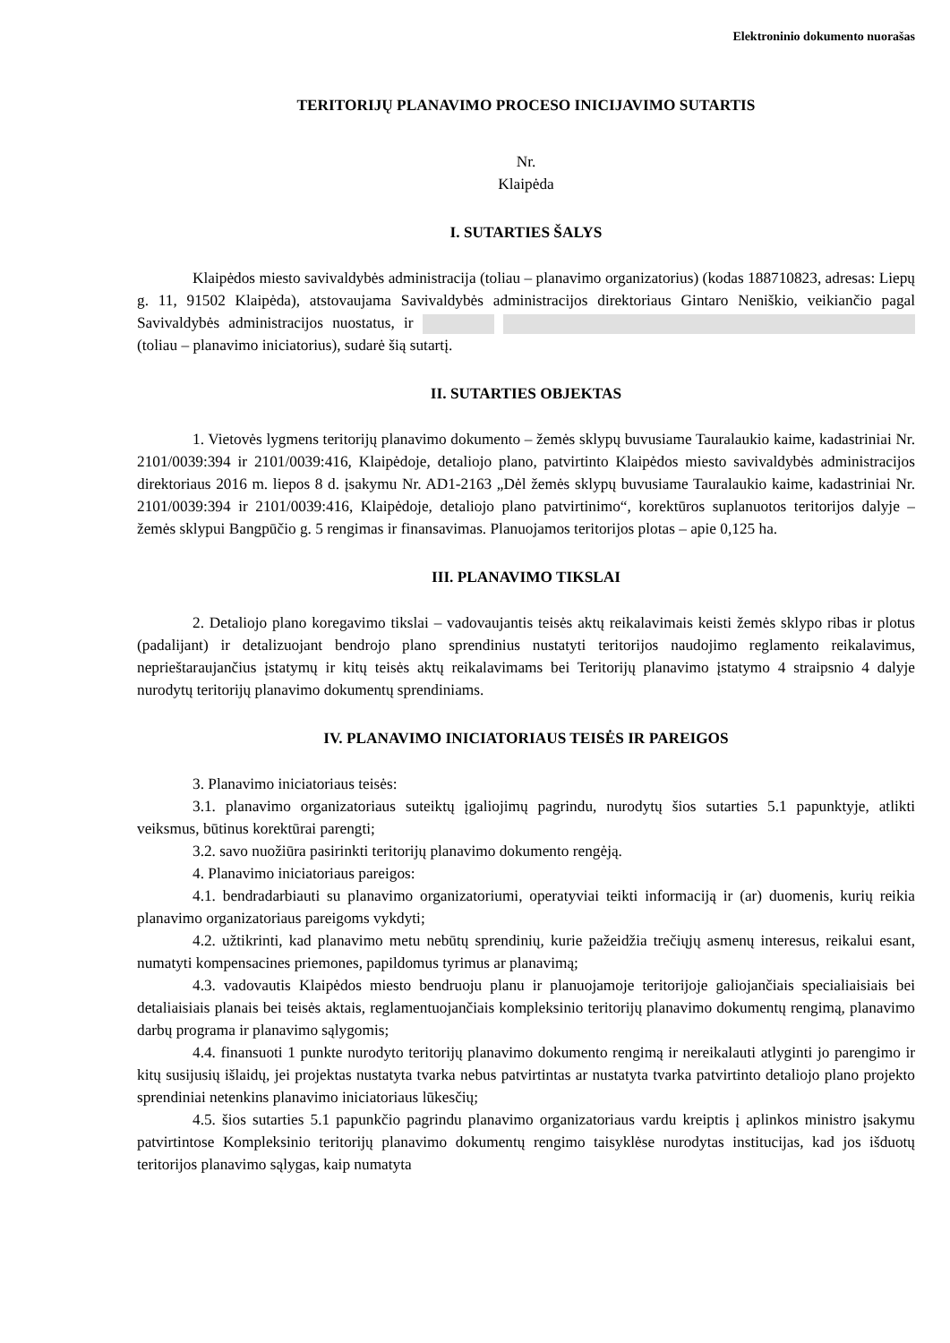Elektroninio dokumento nuorašas
TERITORIJŲ PLANAVIMO PROCESO INICIJAVIMO SUTARTIS
Nr.
Klaipėda
I. SUTARTIES ŠALYS
Klaipėdos miesto savivaldybės administracija (toliau – planavimo organizatorius) (kodas 188710823, adresas: Liepų g. 11, 91502 Klaipėda), atstovaujama Savivaldybės administracijos direktoriaus Gintaro Neniškio, veikiančio pagal Savivaldybės administracijos nuostatus, ir (toliau – planavimo iniciatorius), sudarė šią sutartį.
II. SUTARTIES OBJEKTAS
1. Vietovės lygmens teritorijų planavimo dokumento – žemės sklypų buvusiame Tauralaukio kaime, kadastriniai Nr. 2101/0039:394 ir 2101/0039:416, Klaipėdoje, detaliojo plano, patvirtinto Klaipėdos miesto savivaldybės administracijos direktoriaus 2016 m. liepos 8 d. įsakymu Nr. AD1-2163 „Dėl žemės sklypų buvusiame Tauralaukio kaime, kadastriniai Nr. 2101/0039:394 ir 2101/0039:416, Klaipėdoje, detaliojo plano patvirtinimo“, korektūros suplanuotos teritorijos dalyje – žemės sklypui Bangpūčio g. 5 rengimas ir finansavimas. Planuojamos teritorijos plotas – apie 0,125 ha.
III. PLANAVIMO TIKSLAI
2. Detaliojo plano koregavimo tikslai – vadovaujantis teisės aktų reikalavimais keisti žemės sklypo ribas ir plotus (padalijant) ir detalizuojant bendrojo plano sprendinius nustatyti teritorijos naudojimo reglamento reikalavimus, neprieštaraujančius įstatymų ir kitų teisės aktų reikalavimams bei Teritorijų planavimo įstatymo 4 straipsnio 4 dalyje nurodytų teritorijų planavimo dokumentų sprendiniams.
IV. PLANAVIMO INICIATORIAUS TEISĖS IR PAREIGOS
3. Planavimo iniciatoriaus teisės:
3.1. planavimo organizatoriaus suteiktų įgaliojimų pagrindu, nurodytų šios sutarties 5.1 papunktyje, atlikti veiksmus, būtinus korektūrai parengti;
3.2. savo nuožiūra pasirinkti teritorijų planavimo dokumento rengėją.
4. Planavimo iniciatoriaus pareigos:
4.1. bendradarbiauti su planavimo organizatoriumi, operatyviai teikti informaciją ir (ar) duomenis, kurių reikia planavimo organizatoriaus pareigoms vykdyti;
4.2. užtikrinti, kad planavimo metu nebūtų sprendinių, kurie pažeidžia trečiųjų asmenų interesus, reikalui esant, numatyti kompensacines priemones, papildomus tyrimus ar planavimą;
4.3. vadovautis Klaipėdos miesto bendruoju planu ir planuojamoje teritorijoje galiojančiais specialiaisiais bei detaliaisiais planais bei teisės aktais, reglamentuojančiais kompleksinio teritorijų planavimo dokumentų rengimą, planavimo darbų programa ir planavimo sąlygomis;
4.4. finansuoti 1 punkte nurodyto teritorijų planavimo dokumento rengimą ir nereikalauti atlyginti jo parengimo ir kitų susijusių išlaidų, jei projektas nustatyta tvarka nebus patvirtintas ar nustatyta tvarka patvirtinto detaliojo plano projekto sprendiniai netenkins planavimo iniciatoriaus lūkesčių;
4.5. šios sutarties 5.1 papunkčio pagrindu planavimo organizatoriaus vardu kreiptis į aplinkos ministro įsakymu patvirtintose Kompleksinio teritorijų planavimo dokumentų rengimo taisyklėse nurodytas institucijas, kad jos išduotų teritorijos planavimo sąlygas, kaip numatyta